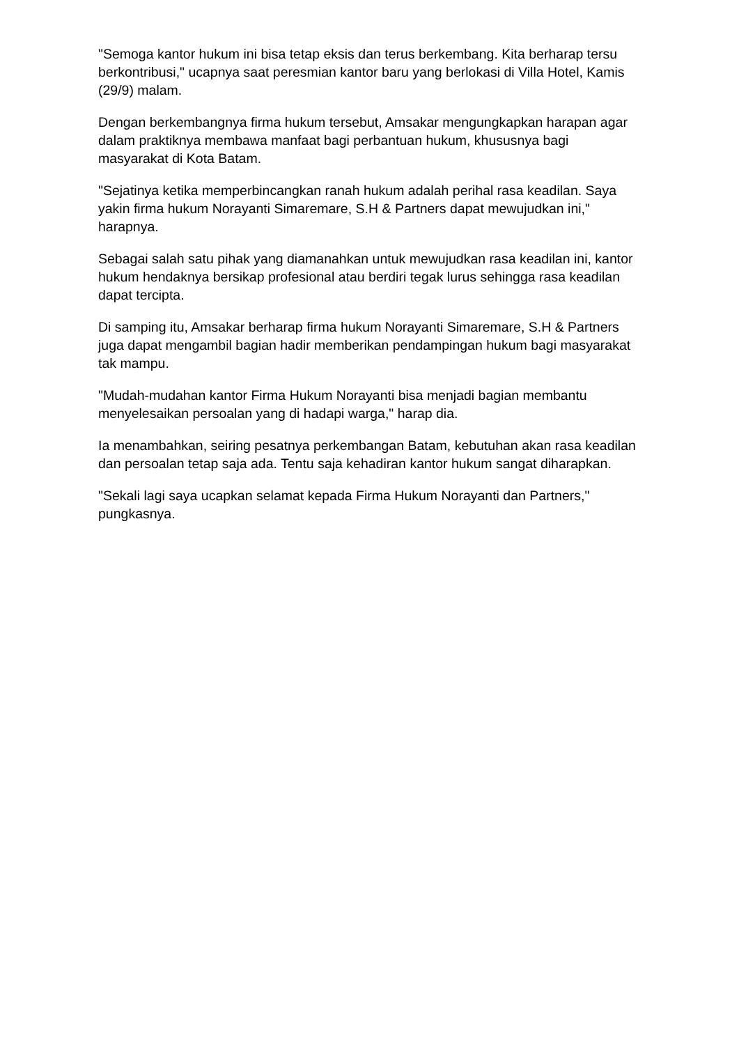"Semoga kantor hukum ini bisa tetap eksis dan terus berkembang. Kita berharap tersu berkontribusi," ucapnya saat peresmian kantor baru yang berlokasi di Villa Hotel, Kamis (29/9) malam.
Dengan berkembangnya firma hukum tersebut, Amsakar mengungkapkan harapan agar dalam praktiknya membawa manfaat bagi perbantuan hukum, khususnya bagi masyarakat di Kota Batam.
"Sejatinya ketika memperbincangkan ranah hukum adalah perihal rasa keadilan. Saya yakin firma hukum Norayanti Simaremare, S.H & Partners dapat mewujudkan ini," harapnya.
Sebagai salah satu pihak yang diamanahkan untuk mewujudkan rasa keadilan ini, kantor hukum hendaknya bersikap profesional atau berdiri tegak lurus sehingga rasa keadilan dapat tercipta.
Di samping itu, Amsakar berharap firma hukum Norayanti Simaremare, S.H & Partners juga dapat mengambil bagian hadir memberikan pendampingan hukum bagi masyarakat tak mampu.
"Mudah-mudahan kantor Firma Hukum Norayanti bisa menjadi bagian membantu menyelesaikan persoalan yang di hadapi warga," harap dia.
Ia menambahkan, seiring pesatnya perkembangan Batam, kebutuhan akan rasa keadilan dan persoalan tetap saja ada. Tentu saja kehadiran kantor hukum sangat diharapkan.
"Sekali lagi saya ucapkan selamat kepada Firma Hukum Norayanti dan Partners," pungkasnya.